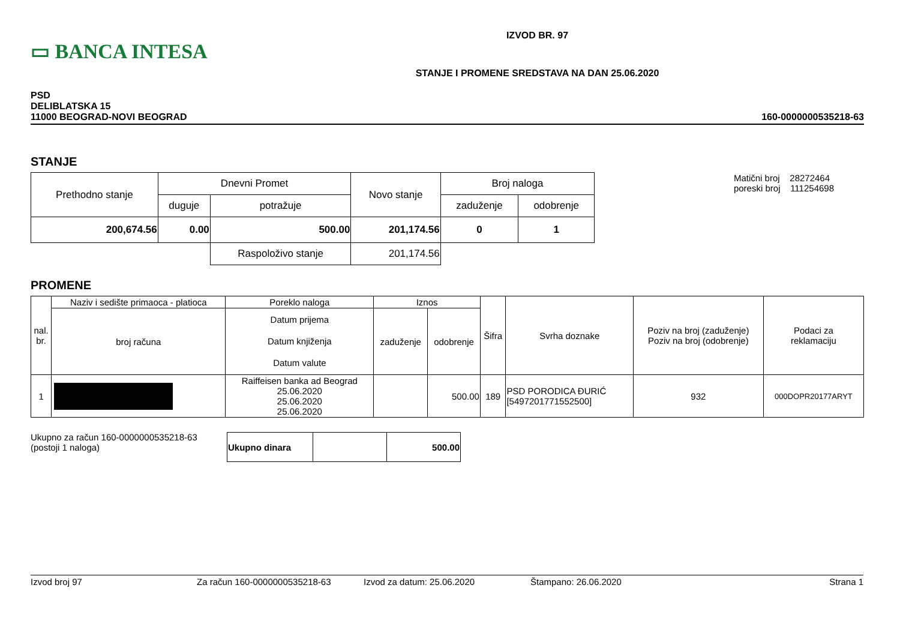▭ BANCA INTESA
IZVOD BR. 97
STANJE I PROMENE SREDSTAVA NA DAN 25.06.2020
PSD
DELIBLATSKA 15
11000 BEOGRAD-NOVI BEOGRAD
160-0000000535218-63
STANJE
| Prethodno stanje | Dnevni Promet | | Novo stanje | Broj naloga | |
| | duguje | potražuje | | zaduženje | odobrenje |
| 200,674.56 | 0.00 | 500.00 | 201,174.56 | 0 | 1 |
| | | Raspoloživo stanje | 201,174.56 | | |
Matični broj 28272464
poreski broj 111254698
PROMENE
| nal. br. | Naziv i sedište primaoca - platioca | Poreklo naloga | Iznos | | Šifra | Svrha doznake | Poziv na broj (zaduženje) Poziv na broj (odobrenje) | Podaci za reklamaciju |
| --- | --- | --- | --- | --- | --- | --- | --- | --- |
| | broj računa | Datum prijema Datum knjiženja Datum valute | zaduženje | odobrenje | | | | |
| 1 | | Raiffeisen banka ad Beograd 25.06.2020 25.06.2020 25.06.2020 | | 500.00 | 189 | PSD PORODICA ĐURIĆ [5497201771552500] | 932 | 000DOPR20177ARYT |
Ukupno za račun 160-0000000535218-63
(postoji 1 naloga)
| Ukupno dinara | | 500.00 |
Izvod broj 97 Za račun 160-0000000535218-63 Izvod za datum: 25.06.2020 Štampano: 26.06.2020 Strana 1